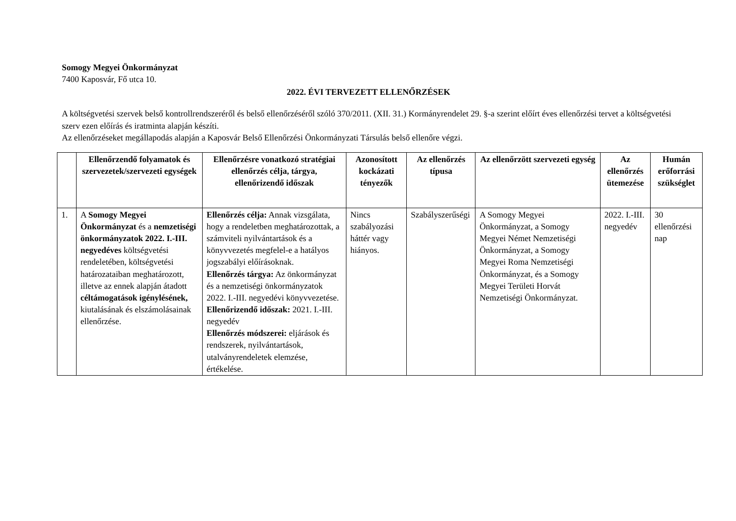Somogy Megyei Önkormányzat
7400 Kaposvár, Fő utca 10.
2022. ÉVI TERVEZETT ELLENŐRZÉSEK
A költségvetési szervek belső kontrollrendszeréről és belső ellenőrzéséről szóló 370/2011. (XII. 31.) Kormányrendelet 29. §-a szerint előírt éves ellenőrzési tervet a költségvetési szerv ezen előírás és iratminta alapján készíti.
Az ellenőrzéseket megállapodás alapján a Kaposvár Belső Ellenőrzési Önkormányzati Társulás belső ellenőre végzi.
| | Ellenőrzendő folyamatok és szervezetek/szervezeti egységek | Ellenőrzésre vonatkozó stratégiai ellenőrzés célja, tárgya, ellenőrizendő időszak | Azonosított kockázati tényezők | Az ellenőrzés típusa | Az ellenőrzött szervezeti egység | Az ellenőrzés ütemezése | Humán erőforrási szükséglet |
| --- | --- | --- | --- | --- | --- | --- | --- |
| 1. | A Somogy Megyei Önkormányzat és a nemzetiségi önkormányzatok 2022. I.-III. negyedéves költségvetési rendeletében, költségvetési határozataiban meghatározott, illetve az ennek alapján átadott céltámogatások igénylésének, kiutalásának és elszámolásainak ellenőrzése. | Ellenőrzés célja: Annak vizsgálata, hogy a rendeletben meghatározottak, a számviteli nyilvántartások és a könyvvezetés megfelel-e a hatályos jogszabályi előírásoknak. Ellenőrzés tárgya: Az önkormányzat és a nemzetiségi önkormányzatok 2022. I.-III. negyedévi könyvvezetése. Ellenőrizendő időszak: 2021. I.-III. negyedév Ellenőrzés módszerei: eljárások és rendszerek, nyilvántartások, utalványrendeletek elemzése, értékelése. | Nincs szabályozási háttér vagy hiányos. | Szabályszerűségi | A Somogy Megyei Önkormányzat, a Somogy Megyei Német Nemzetiségi Önkormányzat, a Somogy Megyei Roma Nemzetiségi Önkormányzat, és a Somogy Megyei Területi Horvát Nemzetiségi Önkormányzat. | 2022. I.-III. negyedév | 30 ellenőrzési nap |